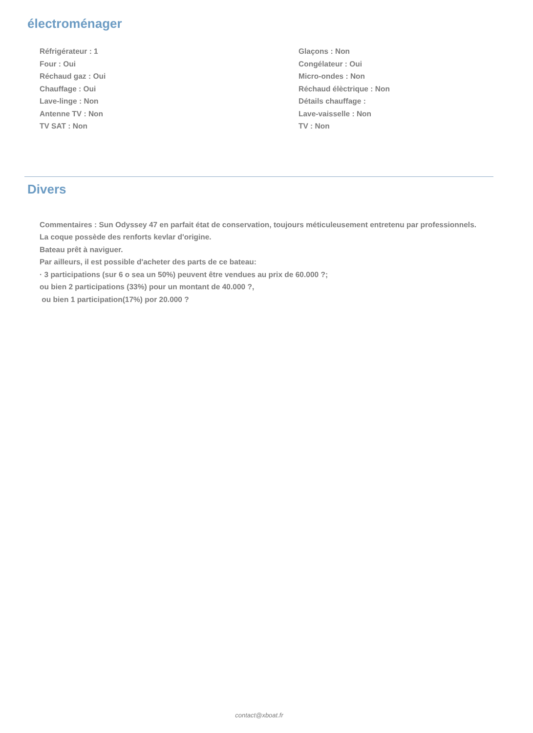électroménager
Réfrigérateur : 1
Glaçons : Non
Four : Oui
Congélateur : Oui
Réchaud gaz : Oui
Micro-ondes : Non
Chauffage : Oui
Réchaud élèctrique : Non
Lave-linge : Non
Détails chauffage :
Antenne TV : Non
Lave-vaisselle : Non
TV SAT : Non
TV : Non
Divers
Commentaires : Sun Odyssey 47 en parfait état de conservation, toujours méticuleusement entretenu par professionnels.
La coque possède des renforts kevlar d'origine.
Bateau prêt à naviguer.
Par ailleurs, il est possible d'acheter des parts de ce bateau:
· 3 participations (sur 6 o sea un 50%) peuvent être vendues au prix de 60.000 ?;
ou bien 2 participations (33%) pour un montant de 40.000 ?,
ou bien 1 participation(17%) por 20.000 ?
contact@xboat.fr